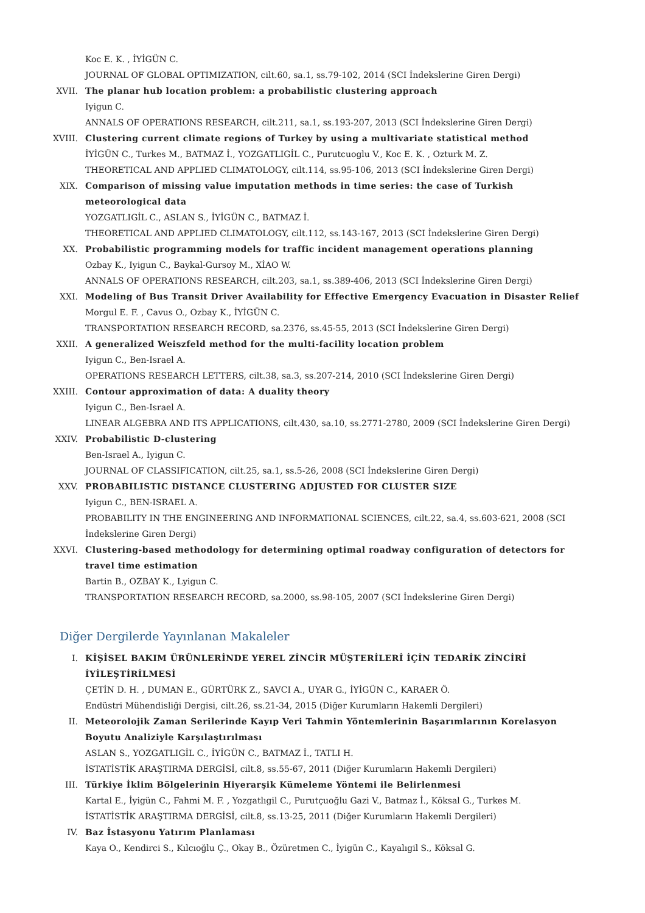Koc E. K. , İYİGÜN C.
JOURNAL OF GLOBAL OPTIMIZATION, cilt.60, sa.1, ss.79-102, 2014 (SCI İndekslerine Giren Dergi)
XVII. The planar hub location problem: a probabilistic clustering approach
Iyigun C.
ANNALS OF OPERATIONS RESEARCH, cilt.211, sa.1, ss.193-207, 2013 (SCI İndekslerine Giren Dergi)
XVIII. Clustering current climate regions of Turkey by using a multivariate statistical method
İYİGÜN C., Turkes M., BATMAZ İ., YOZGATLIGİL C., Purutcuoglu V., Koc E. K. , Ozturk M. Z.
THEORETICAL AND APPLIED CLIMATOLOGY, cilt.114, ss.95-106, 2013 (SCI İndekslerine Giren Dergi)
XIX. Comparison of missing value imputation methods in time series: the case of Turkish meteorological data
YOZGATLIGİL C., ASLAN S., İYİGÜN C., BATMAZ İ.
THEORETICAL AND APPLIED CLIMATOLOGY, cilt.112, ss.143-167, 2013 (SCI İndekslerine Giren Dergi)
XX. Probabilistic programming models for traffic incident management operations planning
Ozbay K., Iyigun C., Baykal-Gursoy M., XİAO W.
ANNALS OF OPERATIONS RESEARCH, cilt.203, sa.1, ss.389-406, 2013 (SCI İndekslerine Giren Dergi)
XXI. Modeling of Bus Transit Driver Availability for Effective Emergency Evacuation in Disaster Relief
Morgul E. F. , Cavus O., Ozbay K., İYİGÜN C.
TRANSPORTATION RESEARCH RECORD, sa.2376, ss.45-55, 2013 (SCI İndekslerine Giren Dergi)
XXII. A generalized Weiszfeld method for the multi-facility location problem
Iyigun C., Ben-Israel A.
OPERATIONS RESEARCH LETTERS, cilt.38, sa.3, ss.207-214, 2010 (SCI İndekslerine Giren Dergi)
XXIII. Contour approximation of data: A duality theory
Iyigun C., Ben-Israel A.
LINEAR ALGEBRA AND ITS APPLICATIONS, cilt.430, sa.10, ss.2771-2780, 2009 (SCI İndekslerine Giren Dergi)
XXIV. Probabilistic D-clustering
Ben-Israel A., Iyigun C.
JOURNAL OF CLASSIFICATION, cilt.25, sa.1, ss.5-26, 2008 (SCI İndekslerine Giren Dergi)
XXV. PROBABILISTIC DISTANCE CLUSTERING ADJUSTED FOR CLUSTER SIZE
Iyigun C., BEN-ISRAEL A.
PROBABILITY IN THE ENGINEERING AND INFORMATIONAL SCIENCES, cilt.22, sa.4, ss.603-621, 2008 (SCI İndekslerine Giren Dergi)
XXVI. Clustering-based methodology for determining optimal roadway configuration of detectors for travel time estimation
Bartin B., OZBAY K., Lyigun C.
TRANSPORTATION RESEARCH RECORD, sa.2000, ss.98-105, 2007 (SCI İndekslerine Giren Dergi)
Diğer Dergilerde Yayınlanan Makaleler
I. KİŞİSEL BAKIM ÜRÜNLERİNDE YEREL ZİNCİR MÜŞTERİLERİ İÇİN TEDARİK ZİNCİRİ İYİLEŞTİRİLMESİ
ÇETİN D. H. , DUMAN E., GÜRTÜRK Z., SAVCI A., UYAR G., İYİGÜN C., KARAER Ö.
Endüstri Mühendisliği Dergisi, cilt.26, ss.21-34, 2015 (Diğer Kurumların Hakemli Dergileri)
II. Meteorolojik Zaman Serilerinde Kayıp Veri Tahmin Yöntemlerinin Başarımlarının Korelasyon Boyutu Analiziyle Karşılaştırılması
ASLAN S., YOZGATLIGİL C., İYİGÜN C., BATMAZ İ., TATLI H.
İSTATİSTİK ARAŞTIRMA DERGİSİ, cilt.8, ss.55-67, 2011 (Diğer Kurumların Hakemli Dergileri)
III. Türkiye İklim Bölgelerinin Hiyerarşik Kümeleme Yöntemi ile Belirlenmesi
Kartal E., İyigün C., Fahmi M. F. , Yozgatlıgil C., Purutçuoğlu Gazi V., Batmaz İ., Köksal G., Turkes M.
İSTATİSTİK ARAŞTIRMA DERGİSİ, cilt.8, ss.13-25, 2011 (Diğer Kurumların Hakemli Dergileri)
IV. Baz İstasyonu Yatırım Planlaması
Kaya O., Kendirci S., Kılcıoğlu Ç., Okay B., Özüretmen C., İyigün C., Kayalıgil S., Köksal G.